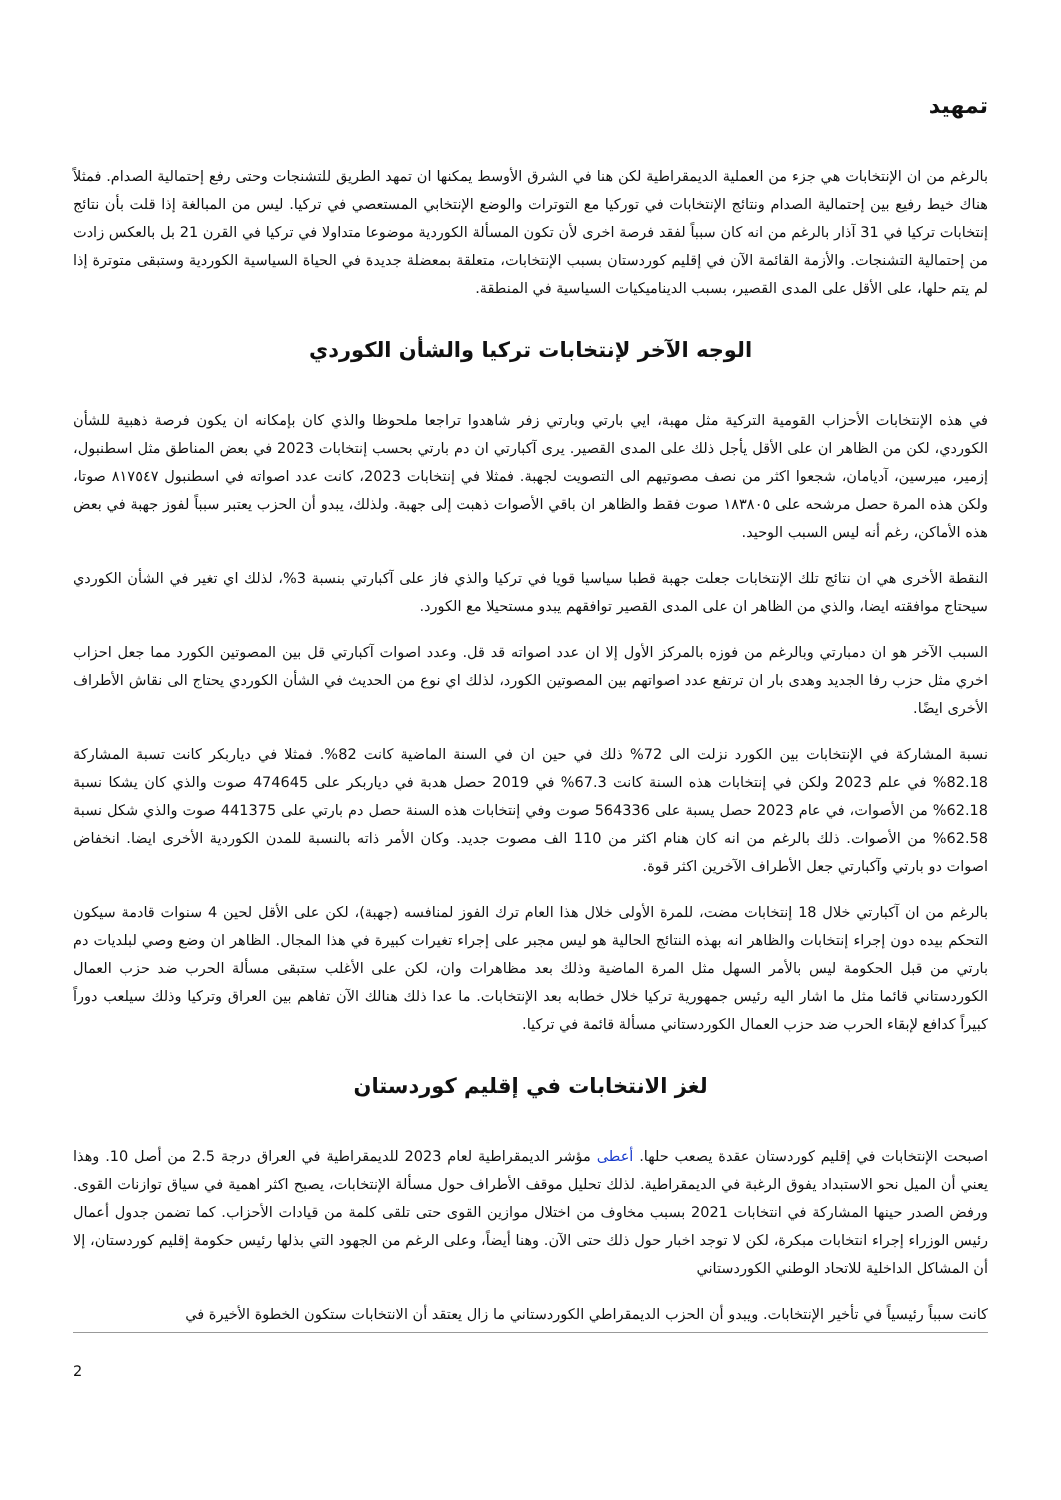تمهيد
بالرغم من ان الإنتخابات هي جزء من العملية الديمقراطية لكن هنا في الشرق الأوسط يمكنها ان تمهد الطريق للتشنجات وحتى رفع إحتمالية الصدام. فمثلاً هناك خيط رفيع بين إحتمالية الصدام ونتائج الإنتخابات في توركيا مع التوترات والوضع الإنتخابي المستعصي في تركيا. ليس من المبالغة إذا قلت بأن نتائج إنتخابات تركيا في 31 آذار بالرغم من انه كان سبباً لفقد فرصة اخرى لأن تكون المسألة الكوردية موضوعا متداولا في تركيا في القرن 21 بل بالعكس زادت من إحتمالية التشنجات. والأزمة القائمة الآن في إقليم كوردستان بسبب الإنتخابات، متعلقة بمعضلة جديدة في الحياة السياسية الكوردية وستبقى متوترة إذا لم يتم حلها، على الأقل على المدى القصير، بسبب الديناميكيات السياسية في المنطقة.
الوجه الآخر لإنتخابات تركيا والشأن الكوردي
في هذه الإنتخابات الأحزاب القومية التركية مثل مهبة، ايي بارتي وبارتي زفر شاهدوا تراجعا ملحوظا والذي كان بإمكانه ان يكون فرصة ذهبية للشأن الكوردي، لكن من الظاهر ان على الأقل يأجل ذلك على المدى القصير. يرى آكبارتي ان دم بارتي بحسب إنتخابات 2023 في بعض المناطق مثل اسطنبول، إزمير، ميرسين، آديامان، شجعوا اكثر من نصف مصوتيهم الى التصويت لجهبة. فمثلا في إنتخابات 2023، كانت عدد اصواته في اسطنبول ٨١٧٥٤٧ صوتا، ولكن هذه المرة حصل مرشحه على ١٨٣٨٠٥ صوت فقط والظاهر ان باقي الأصوات ذهبت إلى جهبة. ولذلك، يبدو أن الحزب يعتبر سبباً لفوز جهبة في بعض هذه الأماكن، رغم أنه ليس السبب الوحيد.
النقطة الأخرى هي ان نتائج تلك الإنتخابات جعلت جهبة قطبا سياسيا قويا في تركيا والذي فاز على آكبارتي بنسبة 3%، لذلك اي تغير في الشأن الكوردي سيحتاج موافقته ايضا، والذي من الظاهر ان على المدى القصير توافقهم يبدو مستحيلا مع الكورد.
السبب الآخر هو ان دمبارتي وبالرغم من فوزه بالمركز الأول إلا ان عدد اصواته قد قل. وعدد اصوات آكبارتي قل بين المصوتين الكورد مما جعل احزاب اخري مثل حزب رفا الجديد وهدى بار ان ترتفع عدد اصواتهم بين المصوتين الكورد، لذلك اي نوع من الحديث في الشأن الكوردي يحتاج الى نقاش الأطراف الأخرى ايضًا.
نسبة المشاركة في الإنتخابات بين الكورد نزلت الى 72% ذلك في حين ان في السنة الماضية كانت 82%. فمثلا في دياربكر كانت تسبة المشاركة 82.18% في علم 2023 ولكن في إنتخابات هذه السنة كانت 67.3% في 2019 حصل هدبة في دياربكر على 474645 صوت والذي كان يشكا نسبة 62.18% من الأصوات، في عام 2023 حصل يسبة على 564336 صوت وفي إنتخابات هذه السنة حصل دم بارتي على 441375 صوت والذي شكل نسبة 62.58% من الأصوات. ذلك بالرغم من انه كان هنام اكثر من 110 الف مصوت جديد. وكان الأمر ذاته بالنسبة للمدن الكوردية الأخرى ايضا. انخفاض اصوات دو بارتي وآكبارتي جعل الأطراف الآخرين اكثر قوة.
بالرغم من ان آكبارتي خلال 18 إنتخابات مضت، للمرة الأولى خلال هذا العام ترك الفوز لمنافسه (جهبة)، لكن على الأقل لحين 4 سنوات قادمة سيكون التحكم بيده دون إجراء إنتخابات والظاهر انه بهذه النتائج الحالية هو ليس مجبر على إجراء تغيرات كبيرة في هذا المجال. الظاهر ان وضع وصي لبلديات دم بارتي من قبل الحكومة ليس بالأمر السهل مثل المرة الماضية وذلك بعد مظاهرات وان، لكن على الأغلب ستبقى مسألة الحرب ضد حزب العمال الكوردستاني قائما مثل ما اشار اليه رئيس جمهورية تركيا خلال خطابه بعد الإنتخابات. ما عدا ذلك هنالك الآن تفاهم بين العراق وتركيا وذلك سيلعب دوراً كبيراً كدافع لإبقاء الحرب ضد حزب العمال الكوردستاني مسألة قائمة في تركيا.
لغز الانتخابات في إقليم كوردستان
اصبحت الإنتخابات في إقليم كوردستان عقدة يصعب حلها. أعطى مؤشر الديمقراطية لعام 2023 للديمقراطية في العراق درجة 2.5 من أصل 10. وهذا يعني أن الميل نحو الاستبداد يفوق الرغبة في الديمقراطية. لذلك تحليل موقف الأطراف حول مسألة الإنتخابات، يصبح اكثر اهمية في سياق توازنات القوى. ورفض الصدر حينها المشاركة في انتخابات 2021 بسبب مخاوف من اختلال موازين القوى حتى تلقى كلمة من قيادات الأحزاب. كما تضمن جدول أعمال رئيس الوزراء إجراء انتخابات مبكرة، لكن لا توجد اخبار حول ذلك حتى الآن. وهنا أيضاً، وعلى الرغم من الجهود التي بذلها رئيس حكومة إقليم كوردستان، إلا أن المشاكل الداخلية للاتحاد الوطني الكوردستاني
كانت سبباً رئيسياً في تأخير الإنتخابات. ويبدو أن الحزب الديمقراطي الكوردستاني ما زال يعتقد أن الانتخابات ستكون الخطوة الأخيرة في
2